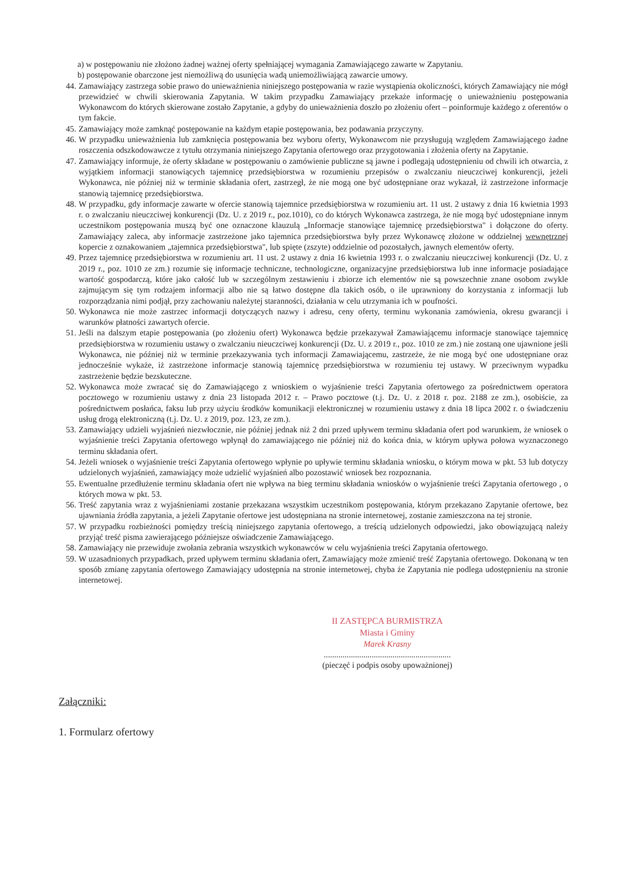a) w postępowaniu nie złożono żadnej ważnej oferty spełniającej wymagania Zamawiającego zawarte w Zapytaniu.
b) postępowanie obarczone jest niemożliwą do usunięcia wadą uniemożliwiającą zawarcie umowy.
44. Zamawiający zastrzega sobie prawo do unieważnienia niniejszego postępowania w razie wystąpienia okoliczności, których Zamawiający nie mógł przewidzieć w chwili skierowania Zapytania. W takim przypadku Zamawiający przekaże informację o unieważnieniu postępowania Wykonawcom do których skierowane zostało Zapytanie, a gdyby do unieważnienia doszło po złożeniu ofert – poinformuje każdego z oferentów o tym fakcie.
45. Zamawiający może zamknąć postępowanie na każdym etapie postępowania, bez podawania przyczyny.
46. W przypadku unieważnienia lub zamknięcia postępowania bez wyboru oferty, Wykonawcom nie przysługują względem Zamawiającego żadne roszczenia odszkodowawcze z tytułu otrzymania niniejszego Zapytania ofertowego oraz przygotowania i złożenia oferty na Zapytanie.
47. Zamawiający informuje, że oferty składane w postępowaniu o zamówienie publiczne są jawne i podlegają udostępnieniu od chwili ich otwarcia, z wyjątkiem informacji stanowiących tajemnicę przedsiębiorstwa w rozumieniu przepisów o zwalczaniu nieuczciwej konkurencji, jeżeli Wykonawca, nie później niż w terminie składania ofert, zastrzegł, że nie mogą one być udostępniane oraz wykazał, iż zastrzeżone informacje stanowią tajemnicę przedsiębiorstwa.
48. W przypadku, gdy informacje zawarte w ofercie stanowią tajemnice przedsiębiorstwa w rozumieniu art. 11 ust. 2 ustawy z dnia 16 kwietnia 1993 r. o zwalczaniu nieuczciwej konkurencji (Dz. U. z 2019 r., poz.1010), co do których Wykonawca zastrzega, że nie mogą być udostępniane innym uczestnikom postępowania muszą być one oznaczone klauzulą „Informacje stanowiące tajemnicę przedsiębiorstwa" i dołączone do oferty. Zamawiający zaleca, aby informacje zastrzeżone jako tajemnica przedsiębiorstwa były przez Wykonawcę złożone w oddzielnej wewnętrznej kopercie z oznakowaniem „tajemnica przedsiębiorstwa", lub spięte (zszyte) oddzielnie od pozostałych, jawnych elementów oferty.
49. Przez tajemnicę przedsiębiorstwa w rozumieniu art. 11 ust. 2 ustawy z dnia 16 kwietnia 1993 r. o zwalczaniu nieuczciwej konkurencji (Dz. U. z 2019 r., poz. 1010 ze zm.) rozumie się informacje techniczne, technologiczne, organizacyjne przedsiębiorstwa lub inne informacje posiadające wartość gospodarczą, które jako całość lub w szczególnym zestawieniu i zbiorze ich elementów nie są powszechnie znane osobom zwykle zajmującym się tym rodzajem informacji albo nie są łatwo dostępne dla takich osób, o ile uprawniony do korzystania z informacji lub rozporządzania nimi podjął, przy zachowaniu należytej staranności, działania w celu utrzymania ich w poufności.
50. Wykonawca nie może zastrzec informacji dotyczących nazwy i adresu, ceny oferty, terminu wykonania zamówienia, okresu gwarancji i warunków płatności zawartych ofercie.
51. Jeśli na dalszym etapie postępowania (po złożeniu ofert) Wykonawca będzie przekazywał Zamawiającemu informacje stanowiące tajemnicę przedsiębiorstwa w rozumieniu ustawy o zwalczaniu nieuczciwej konkurencji (Dz. U. z 2019 r., poz. 1010 ze zm.) nie zostaną one ujawnione jeśli Wykonawca, nie później niż w terminie przekazywania tych informacji Zamawiającemu, zastrzeże, że nie mogą być one udostępniane oraz jednocześnie wykaże, iż zastrzeżone informacje stanowią tajemnicę przedsiębiorstwa w rozumieniu tej ustawy. W przeciwnym wypadku zastrzeżenie będzie bezskuteczne.
52. Wykonawca może zwracać się do Zamawiającego z wnioskiem o wyjaśnienie treści Zapytania ofertowego za pośrednictwem operatora pocztowego w rozumieniu ustawy z dnia 23 listopada 2012 r. – Prawo pocztowe (t.j. Dz. U. z 2018 r. poz. 2188 ze zm.), osobiście, za pośrednictwem posłańca, faksu lub przy użyciu środków komunikacji elektronicznej w rozumieniu ustawy z dnia 18 lipca 2002 r. o świadczeniu usług drogą elektroniczną (t.j. Dz. U. z 2019, poz. 123, ze zm.).
53. Zamawiający udzieli wyjaśnień niezwłocznie, nie później jednak niż 2 dni przed upływem terminu składania ofert pod warunkiem, że wniosek o wyjaśnienie treści Zapytania ofertowego wpłynął do zamawiającego nie później niż do końca dnia, w którym upływa połowa wyznaczonego terminu składania ofert.
54. Jeżeli wniosek o wyjaśnienie treści Zapytania ofertowego wpłynie po upływie terminu składania wniosku, o którym mowa w pkt. 53 lub dotyczy udzielonych wyjaśnień, zamawiający może udzielić wyjaśnień albo pozostawić wniosek bez rozpoznania.
55. Ewentualne przedłużenie terminu składania ofert nie wpływa na bieg terminu składania wniosków o wyjaśnienie treści Zapytania ofertowego , o których mowa w pkt. 53.
56. Treść zapytania wraz z wyjaśnieniami zostanie przekazana wszystkim uczestnikom postępowania, którym przekazano Zapytanie ofertowe, bez ujawniania źródła zapytania, a jeżeli Zapytanie ofertowe jest udostępniana na stronie internetowej, zostanie zamieszczona na tej stronie.
57. W przypadku rozbieżności pomiędzy treścią niniejszego zapytania ofertowego, a treścią udzielonych odpowiedzi, jako obowiązującą należy przyjąć treść pisma zawierającego późniejsze oświadczenie Zamawiającego.
58. Zamawiający nie przewiduje zwołania zebrania wszystkich wykonawców w celu wyjaśnienia treści Zapytania ofertowego.
59. W uzasadnionych przypadkach, przed upływem terminu składania ofert, Zamawiający może zmienić treść Zapytania ofertowego. Dokonaną w ten sposób zmianę zapytania ofertowego Zamawiający udostępnia na stronie internetowej, chyba że Zapytania nie podlega udostępnieniu na stronie internetowej.
II ZASTĘPCA BURMISTRZA
Miasta i Gminy
Marek Krasny
.............................................................
(pieczęć i podpis osoby upoważnionej)
Załączniki:
1. Formularz ofertowy